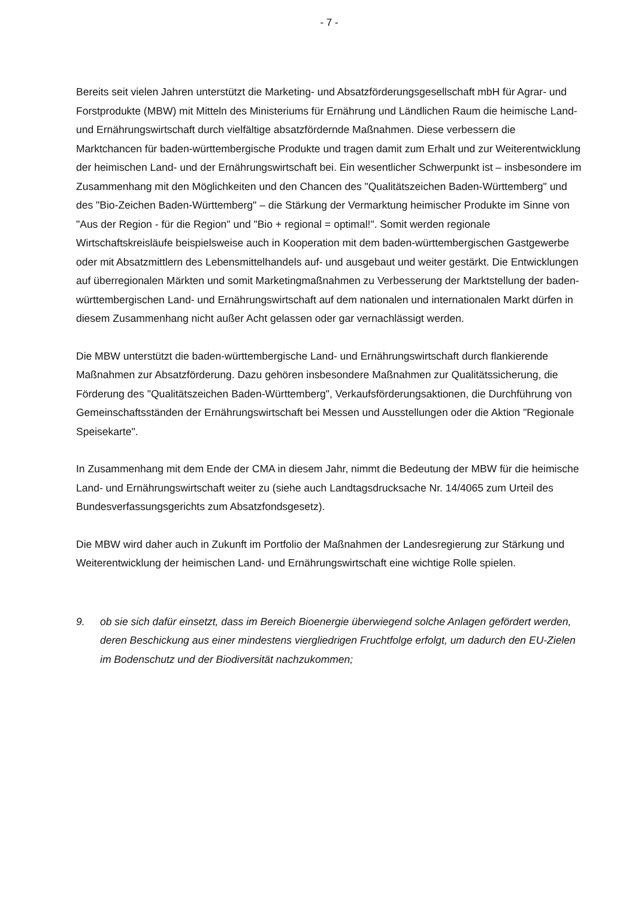- 7 -
Bereits seit vielen Jahren unterstützt die Marketing- und Absatzförderungsgesellschaft mbH für Agrar- und Forstprodukte (MBW) mit Mitteln des Ministeriums für Ernährung und Ländlichen Raum die heimische Land- und Ernährungswirtschaft durch vielfältige absatzfördernde Maßnahmen. Diese verbessern die Marktchancen für baden-württembergische Produkte und tragen damit zum Erhalt und zur Weiterentwicklung der heimischen Land- und der Ernährungswirtschaft bei. Ein wesentlicher Schwerpunkt ist – insbesondere im Zusammenhang mit den Möglichkeiten und den Chancen des "Qualitätszeichen Baden-Württemberg" und des "Bio-Zeichen Baden-Württemberg" – die Stärkung der Vermarktung heimischer Produkte im Sinne von "Aus der Region - für die Region" und "Bio + regional = optimal!". Somit werden regionale Wirtschaftskreisläufe beispielsweise auch in Kooperation mit dem baden-württembergischen Gastgewerbe oder mit Absatzmittlern des Lebensmittelhandels auf- und ausgebaut und weiter gestärkt. Die Entwicklungen auf überregionalen Märkten und somit Marketingmaßnahmen zu Verbesserung der Marktstellung der baden-württembergischen Land- und Ernährungswirtschaft auf dem nationalen und internationalen Markt dürfen in diesem Zusammenhang nicht außer Acht gelassen oder gar vernachlässigt werden.
Die MBW unterstützt die baden-württembergische Land- und Ernährungswirtschaft durch flankierende Maßnahmen zur Absatzförderung. Dazu gehören insbesondere Maßnahmen zur Qualitätssicherung, die Förderung des "Qualitätszeichen Baden-Württemberg", Verkaufsförderungsaktionen, die Durchführung von Gemeinschaftsständen der Ernährungswirtschaft bei Messen und Ausstellungen oder die Aktion "Regionale Speisekarte".
In Zusammenhang mit dem Ende der CMA in diesem Jahr, nimmt die Bedeutung der MBW für die heimische Land- und Ernährungswirtschaft weiter zu (siehe auch Landtagsdrucksache Nr. 14/4065 zum Urteil des Bundesverfassungsgerichts zum Absatzfondsgesetz).
Die MBW wird daher auch in Zukunft im Portfolio der Maßnahmen der Landesregierung zur Stärkung und Weiterentwicklung der heimischen Land- und Ernährungswirtschaft eine wichtige Rolle spielen.
9. ob sie sich dafür einsetzt, dass im Bereich Bioenergie überwiegend solche Anlagen gefördert werden, deren Beschickung aus einer mindestens viergliedrigen Fruchtfolge erfolgt, um dadurch den EU-Zielen im Bodenschutz und der Biodiversität nachzukommen;